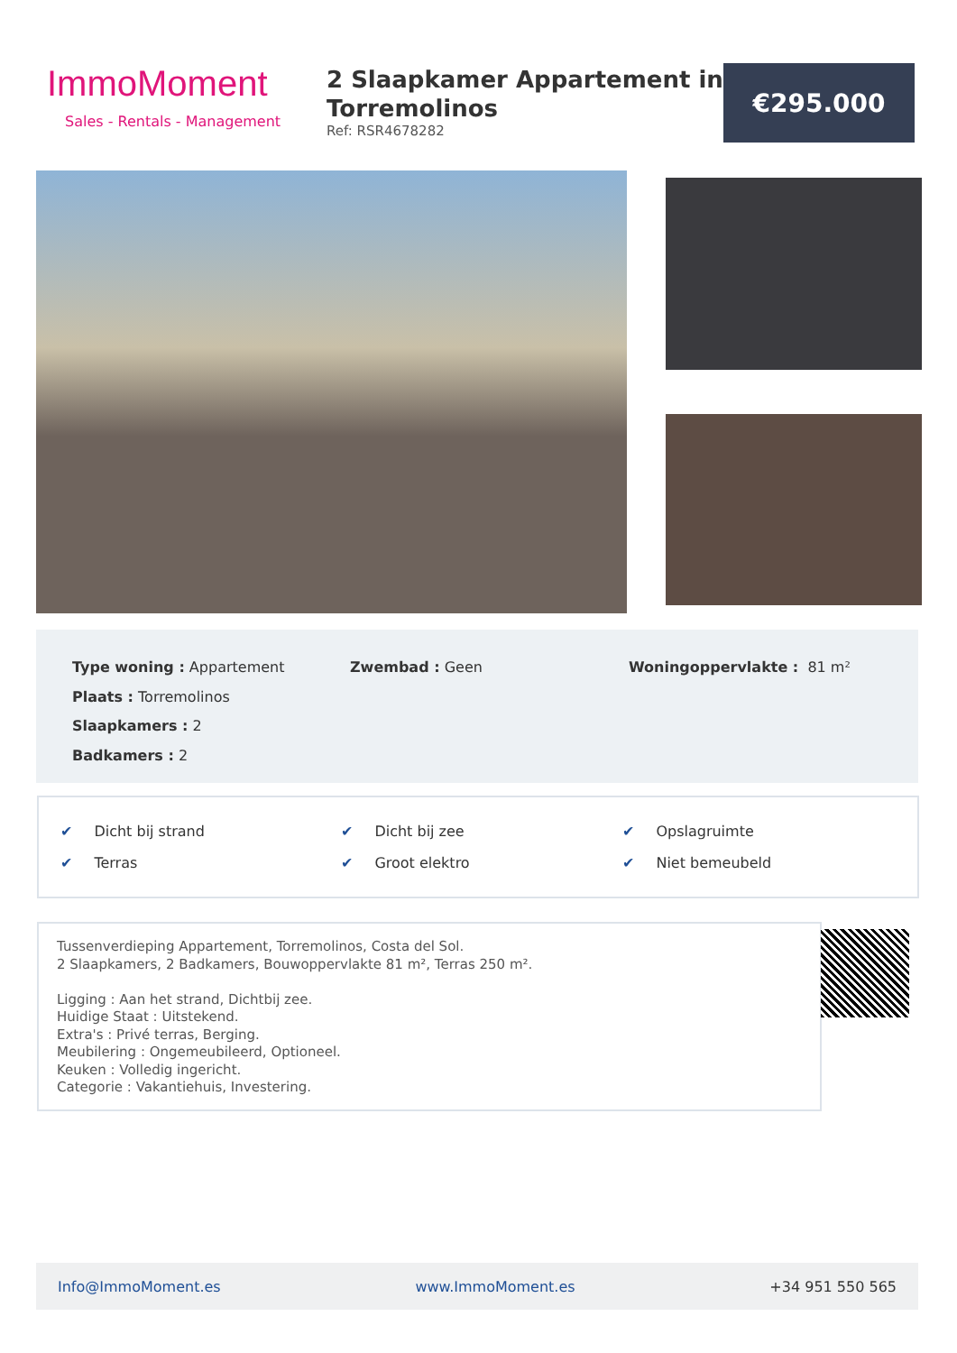ImmoMoment
Sales - Rentals - Management
2 Slaapkamer Appartement in Torremolinos
Ref: RSR4678282
€295.000
Type woning : Appartement
Plaats : Torremolinos
Slaapkamers : 2
Badkamers : 2
Zwembad : Geen Woningoppervlakte : 81 m²
✔ Dicht bij strand
✔ Terras
✔ Dicht bij zee
✔ Groot elektro
✔ Opslagruimte
✔ Niet bemeubeld
Tussenverdieping Appartement, Torremolinos, Costa del Sol.
2 Slaapkamers, 2 Badkamers, Bouwoppervlakte 81 m², Terras 250 m².
Ligging : Aan het strand, Dichtbij zee.
Huidige Staat : Uitstekend.
Extra's : Privé terras, Berging.
Meubilering : Ongemeubileerd, Optioneel.
Keuken : Volledig ingericht.
Categorie : Vakantiehuis, Investering.
Info@ImmoMoment.es www.ImmoMoment.es +34 951 550 565